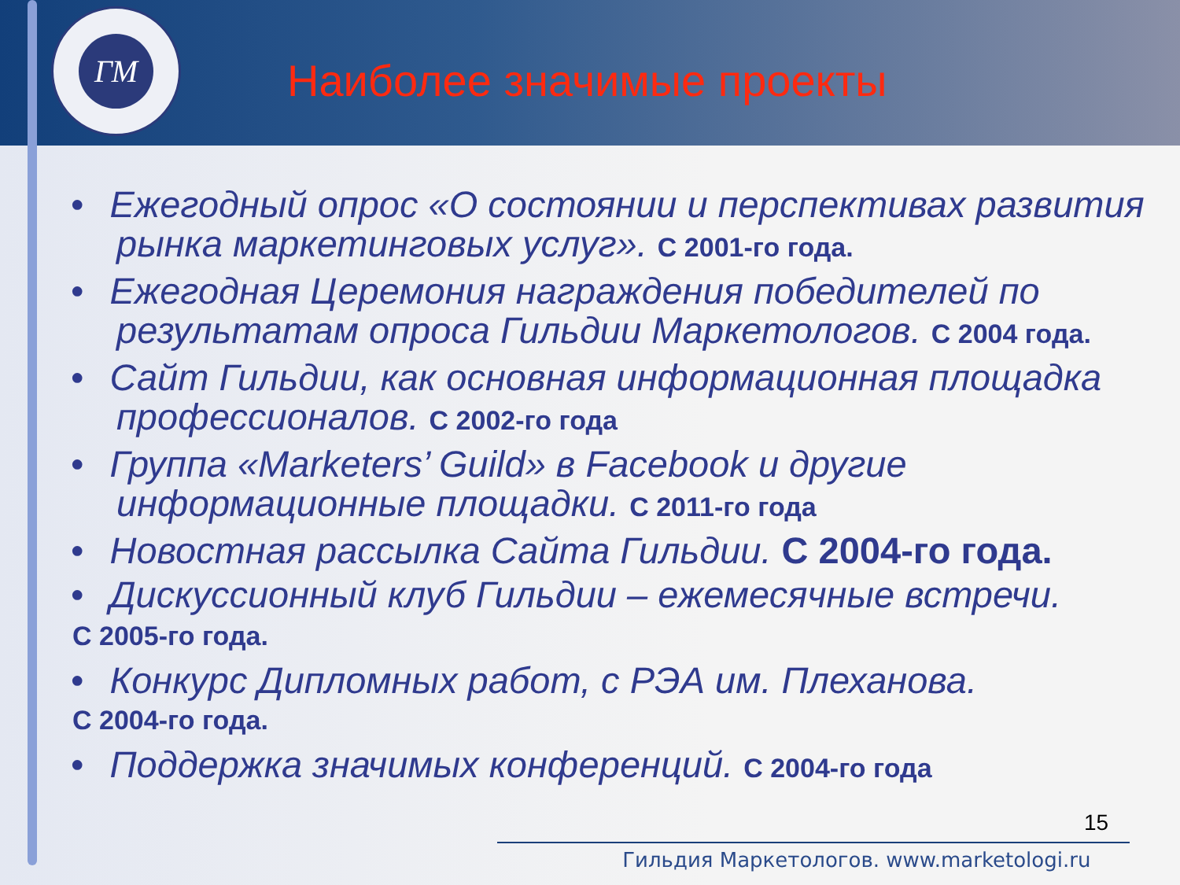Наиболее значимые проекты
ГМ
• Ежегодный опрос «О состоянии и перспективах развития рынка маркетинговых услуг». С 2001-го года.
• Ежегодная Церемония награждения победителей по результатам опроса Гильдии Маркетологов. С 2004 года.
• Сайт Гильдии, как основная информационная площадка профессионалов. С 2002-го года
• Группа «Marketers’ Guild» в Facebook и другие информационные площадки. С 2011-го года
• Новостная рассылка Сайта Гильдии. С 2004-го года.
• Дискуссионный клуб Гильдии – ежемесячные встречи.
С 2005-го года.
• Конкурс Дипломных работ, с РЭА им. Плеханова.
С 2004-го года.
• Поддержка значимых конференций. С 2004-го года
15
Гильдия Маркетологов. www.marketologi.ru